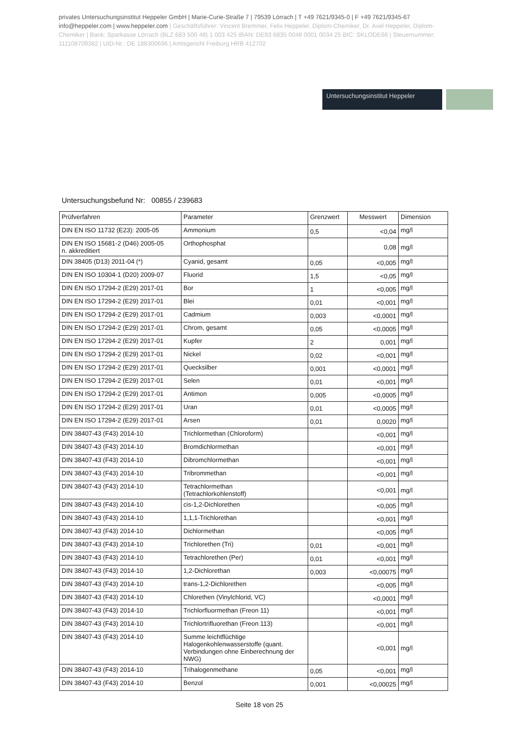privates Untersuchungsinstitut Heppeler GmbH | Marie-Curie-Straße 7 | 79539 Lörrach | T +49 7621/9345-0 | F +49 7621/9345-67 info@heppeler.com | www.heppeler.com | Geschäftsführer: Vincent Bremmer, Felix Heppeler, Diplom-Chemiker, Dr. Axel Heppeler, Diplom-Chemiker | Bank: Sparkasse Lörrach (BLZ 683 500 48) 1 003 425 IBAN: DE93 6835 0048 0001 0034 25 BIC: SKLODE66 | Steuernummer: 11110870938​2 | UID-Nr.: DE 188300696 | Amtsgericht Freiburg HRB 412702
Untersuchungsinstitut Heppeler
Untersuchungsbefund Nr: 00855 / 239683
| Prüfverfahren | Parameter | Grenzwert | Messwert | Dimension |
| --- | --- | --- | --- | --- |
| DIN EN ISO 11732 (E23): 2005-05 | Ammonium | 0,5 | <0,04 | mg/l |
| DIN EN ISO 15681-2 (D46) 2005-05 n. akkreditiert | Orthophosphat | | 0,08 | mg/l |
| DIN 38405 (D13) 2011-04 (*) | Cyanid, gesamt | 0,05 | <0,005 | mg/l |
| DIN EN ISO 10304-1 (D20) 2009-07 | Fluorid | 1,5 | <0,05 | mg/l |
| DIN EN ISO 17294-2 (E29) 2017-01 | Bor | 1 | <0,005 | mg/l |
| DIN EN ISO 17294-2 (E29) 2017-01 | Blei | 0,01 | <0,001 | mg/l |
| DIN EN ISO 17294-2 (E29) 2017-01 | Cadmium | 0,003 | <0,0001 | mg/l |
| DIN EN ISO 17294-2 (E29) 2017-01 | Chrom, gesamt | 0,05 | <0,0005 | mg/l |
| DIN EN ISO 17294-2 (E29) 2017-01 | Kupfer | 2 | 0,001 | mg/l |
| DIN EN ISO 17294-2 (E29) 2017-01 | Nickel | 0,02 | <0,001 | mg/l |
| DIN EN ISO 17294-2 (E29) 2017-01 | Quecksilber | 0,001 | <0,0001 | mg/l |
| DIN EN ISO 17294-2 (E29) 2017-01 | Selen | 0,01 | <0,001 | mg/l |
| DIN EN ISO 17294-2 (E29) 2017-01 | Antimon | 0,005 | <0,0005 | mg/l |
| DIN EN ISO 17294-2 (E29) 2017-01 | Uran | 0,01 | <0,0005 | mg/l |
| DIN EN ISO 17294-2 (E29) 2017-01 | Arsen | 0,01 | 0,0020 | mg/l |
| DIN 38407-43 (F43) 2014-10 | Trichlormethan (Chloroform) | | <0,001 | mg/l |
| DIN 38407-43 (F43) 2014-10 | Bromdichlormethan | | <0,001 | mg/l |
| DIN 38407-43 (F43) 2014-10 | Dibromchlormethan | | <0,001 | mg/l |
| DIN 38407-43 (F43) 2014-10 | Tribrommethan | | <0,001 | mg/l |
| DIN 38407-43 (F43) 2014-10 | Tetrachlormethan (Tetrachlorkohlenstoff) | | <0,001 | mg/l |
| DIN 38407-43 (F43) 2014-10 | cis-1,2-Dichlorethen | | <0,005 | mg/l |
| DIN 38407-43 (F43) 2014-10 | 1,1,1-Trichlorethan | | <0,001 | mg/l |
| DIN 38407-43 (F43) 2014-10 | Dichlormethan | | <0,005 | mg/l |
| DIN 38407-43 (F43) 2014-10 | Trichlorethen (Tri) | 0,01 | <0,001 | mg/l |
| DIN 38407-43 (F43) 2014-10 | Tetrachlorethen (Per) | 0,01 | <0,001 | mg/l |
| DIN 38407-43 (F43) 2014-10 | 1,2-Dichlorethan | 0,003 | <0,00075 | mg/l |
| DIN 38407-43 (F43) 2014-10 | trans-1,2-Dichlorethen | | <0,005 | mg/l |
| DIN 38407-43 (F43) 2014-10 | Chlorethen (Vinylchlorid, VC) | | <0,0001 | mg/l |
| DIN 38407-43 (F43) 2014-10 | Trichlorfluormethan (Freon 11) | | <0,001 | mg/l |
| DIN 38407-43 (F43) 2014-10 | Trichlortrifluorethan (Freon 113) | | <0,001 | mg/l |
| DIN 38407-43 (F43) 2014-10 | Summe leichtflüchtige Halogenkohlenwasserstoffe (quant. Verbindungen ohne Einberechnung der NWG) | | <0,001 | mg/l |
| DIN 38407-43 (F43) 2014-10 | Trihalogenmethane | 0,05 | <0,001 | mg/l |
| DIN 38407-43 (F43) 2014-10 | Benzol | 0,001 | <0,00025 | mg/l |
Seite 18 von 25